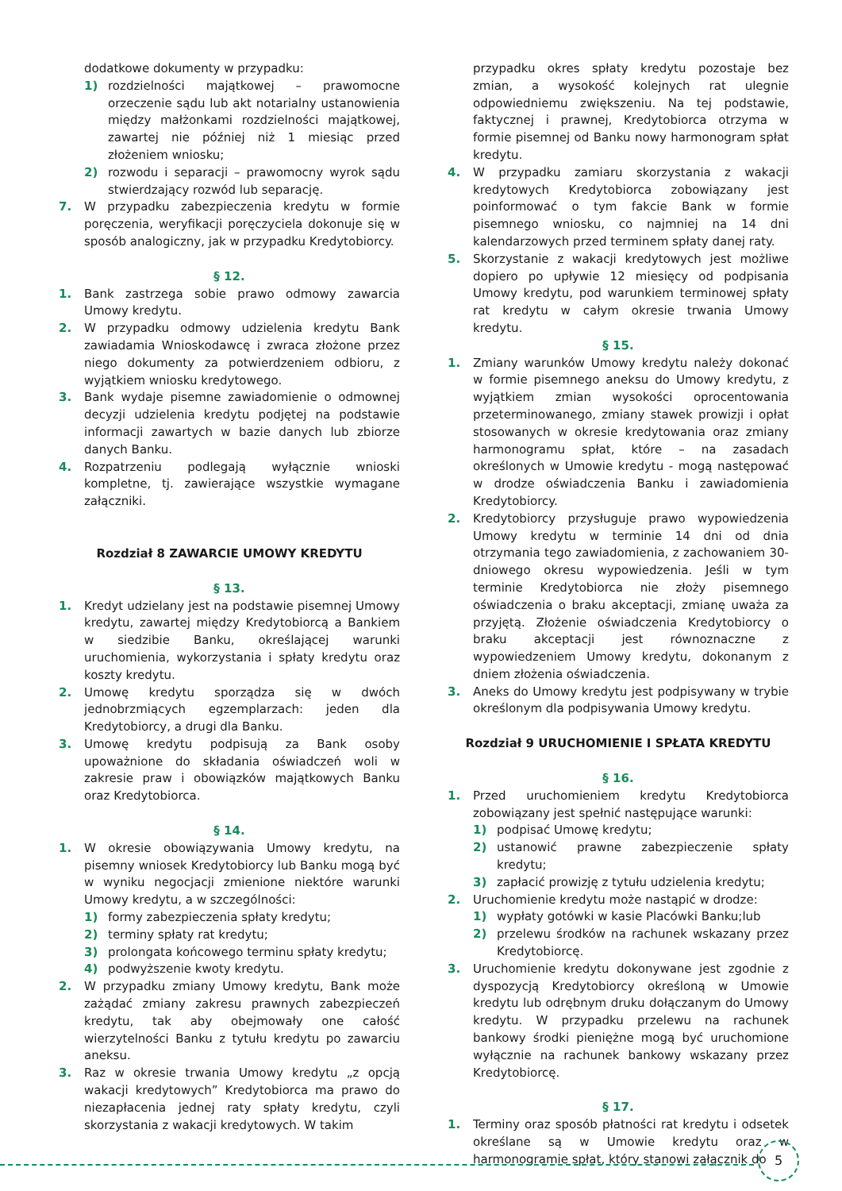dodatkowe dokumenty w przypadku:
1) rozdzielności majątkowej – prawomocne orzeczenie sądu lub akt notarialny ustanowienia między małżonkami rozdzielności majątkowej, zawartej nie później niż 1 miesiąc przed złożeniem wniosku;
2) rozwodu i separacji – prawomocny wyrok sądu stwierdzający rozwód lub separację.
7. W przypadku zabezpieczenia kredytu w formie poręczenia, weryfikacji poręczyciela dokonuje się w sposób analogiczny, jak w przypadku Kredytobiorcy.
§ 12.
1. Bank zastrzega sobie prawo odmowy zawarcia Umowy kredytu.
2. W przypadku odmowy udzielenia kredytu Bank zawiadamia Wnioskodawcę i zwraca złożone przez niego dokumenty za potwierdzeniem odbioru, z wyjątkiem wniosku kredytowego.
3. Bank wydaje pisemne zawiadomienie o odmownej decyzji udzielenia kredytu podjętej na podstawie informacji zawartych w bazie danych lub zbiorze danych Banku.
4. Rozpatrzeniu podlegają wyłącznie wnioski kompletne, tj. zawierające wszystkie wymagane załączniki.
Rozdział 8 ZAWARCIE UMOWY KREDYTU
§ 13.
1. Kredyt udzielany jest na podstawie pisemnej Umowy kredytu, zawartej między Kredytobiorcą a Bankiem w siedzibie Banku, określającej warunki uruchomienia, wykorzystania i spłaty kredytu oraz koszty kredytu.
2. Umowę kredytu sporządza się w dwóch jednobrzmiących egzemplarzach: jeden dla Kredytobiorcy, a drugi dla Banku.
3. Umowę kredytu podpisują za Bank osoby upoważnione do składania oświadczeń woli w zakresie praw i obowiązków majątkowych Banku oraz Kredytobiorca.
§ 14.
1. W okresie obowiązywania Umowy kredytu, na pisemny wniosek Kredytobiorcy lub Banku mogą być w wyniku negocjacji zmienione niektóre warunki Umowy kredytu, a w szczególności:
1) formy zabezpieczenia spłaty kredytu;
2) terminy spłaty rat kredytu;
3) prolongata końcowego terminu spłaty kredytu;
4) podwyższenie kwoty kredytu.
2. W przypadku zmiany Umowy kredytu, Bank może zażądać zmiany zakresu prawnych zabezpieczeń kredytu, tak aby obejmowały one całość wierzytelności Banku z tytułu kredytu po zawarciu aneksu.
3. Raz w okresie trwania Umowy kredytu „z opcją wakacji kredytowych” Kredytobiorca ma prawo do niezapłacenia jednej raty spłaty kredytu, czyli skorzystania z wakacji kredytowych. W takim
przypadku okres spłaty kredytu pozostaje bez zmian, a wysokość kolejnych rat ulegnie odpowiedniemu zwiększeniu. Na tej podstawie, faktycznej i prawnej, Kredytobiorca otrzyma w formie pisemnej od Banku nowy harmonogram spłat kredytu.
4. W przypadku zamiaru skorzystania z wakacji kredytowych Kredytobiorca zobowiązany jest poinformować o tym fakcie Bank w formie pisemnego wniosku, co najmniej na 14 dni kalendarzowych przed terminem spłaty danej raty.
5. Skorzystanie z wakacji kredytowych jest możliwe dopiero po upływie 12 miesięcy od podpisania Umowy kredytu, pod warunkiem terminowej spłaty rat kredytu w całym okresie trwania Umowy kredytu.
§ 15.
1. Zmiany warunków Umowy kredytu należy dokonać w formie pisemnego aneksu do Umowy kredytu, z wyjątkiem zmian wysokości oprocentowania przeterminowanego, zmiany stawek prowizji i opłat stosowanych w okresie kredytowania oraz zmiany harmonogramu spłat, które – na zasadach określonych w Umowie kredytu - mogą następować w drodze oświadczenia Banku i zawiadomienia Kredytobiorcy.
2. Kredytobiorcy przysługuje prawo wypowiedzenia Umowy kredytu w terminie 14 dni od dnia otrzymania tego zawiadomienia, z zachowaniem 30-dniowego okresu wypowiedzenia. Jeśli w tym terminie Kredytobiorca nie złoży pisemnego oświadczenia o braku akceptacji, zmianę uważa za przyjętą. Złożenie oświadczenia Kredytobiorcy o braku akceptacji jest równoznaczne z wypowiedzeniem Umowy kredytu, dokonanym z dniem złożenia oświadczenia.
3. Aneks do Umowy kredytu jest podpisywany w trybie określonym dla podpisywania Umowy kredytu.
Rozdział 9 URUCHOMIENIE I SPŁATA KREDYTU
§ 16.
1. Przed uruchomieniem kredytu Kredytobiorca zobowiązany jest spełnić następujące warunki:
1) podpisać Umowę kredytu;
2) ustanowić prawne zabezpieczenie spłaty kredytu;
3) zapłacić prowizję z tytułu udzielenia kredytu;
2. Uruchomienie kredytu może nastąpić w drodze:
1) wypłaty gotówki w kasie Placówki Banku;lub
2) przelewu środków na rachunek wskazany przez Kredytobiorcę.
3. Uruchomienie kredytu dokonywane jest zgodnie z dyspozycją Kredytobiorcy określoną w Umowie kredytu lub odrębnym druku dołączanym do Umowy kredytu. W przypadku przelewu na rachunek bankowy środki pieniężne mogą być uruchomione wyłącznie na rachunek bankowy wskazany przez Kredytobiorcę.
§ 17.
1. Terminy oraz sposób płatności rat kredytu i odsetek określane są w Umowie kredytu oraz w harmonogramie spłat, który stanowi załącznik do
5